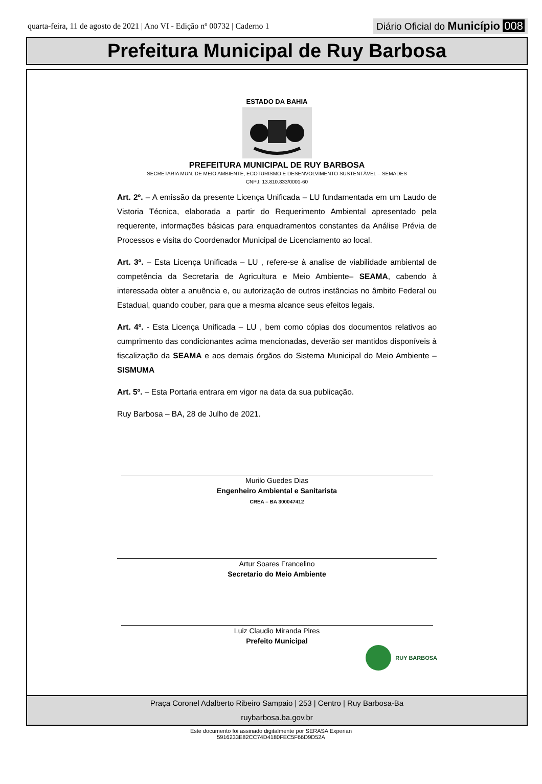quarta-feira, 11 de agosto de 2021 | Ano VI - Edição nº 00732 | Caderno 1
Diário Oficial do Município 008
Prefeitura Municipal de Ruy Barbosa
ESTADO DA BAHIA
PREFEITURA MUNICIPAL DE RUY BARBOSA
SECRETARIA MUN. DE MEIO AMBIENTE, ECOTURISMO E DESENVOLVIMENTO SUSTENTÁVEL – SEMADES
CNPJ: 13.810.833/0001-60
Art. 2º. – A emissão da presente Licença Unificada – LU fundamentada em um Laudo de Vistoria Técnica, elaborada a partir do Requerimento Ambiental apresentado pela requerente, informações básicas para enquadramentos constantes da Análise Prévia de Processos e visita do Coordenador Municipal de Licenciamento ao local.
Art. 3º. – Esta Licença Unificada – LU , refere-se à analise de viabilidade ambiental de competência da Secretaria de Agricultura e Meio Ambiente– SEAMA, cabendo à interessada obter a anuência e, ou autorização de outros instâncias no âmbito Federal ou Estadual, quando couber, para que a mesma alcance seus efeitos legais.
Art. 4º. - Esta Licença Unificada – LU , bem como cópias dos documentos relativos ao cumprimento das condicionantes acima mencionadas, deverão ser mantidos disponíveis à fiscalização da SEAMA e aos demais órgãos do Sistema Municipal do Meio Ambiente – SISMUMA
Art. 5º. – Esta Portaria entrara em vigor na data da sua publicação.
Ruy Barbosa – BA, 28 de Julho de 2021.
Murilo Guedes Dias
Engenheiro Ambiental e Sanitarista
CREA – BA 300047412
Artur Soares Francelino
Secretario do Meio Ambiente
Luiz Claudio Miranda Pires
Prefeito Municipal
RUY BARBOSA
Praça Coronel Adalberto Ribeiro Sampaio | 253 | Centro | Ruy Barbosa-Ba
ruybarbosa.ba.gov.br
Este documento foi assinado digitalmente por SERASA Experian
5916233E82CC74D4180FEC5F66D9D52A